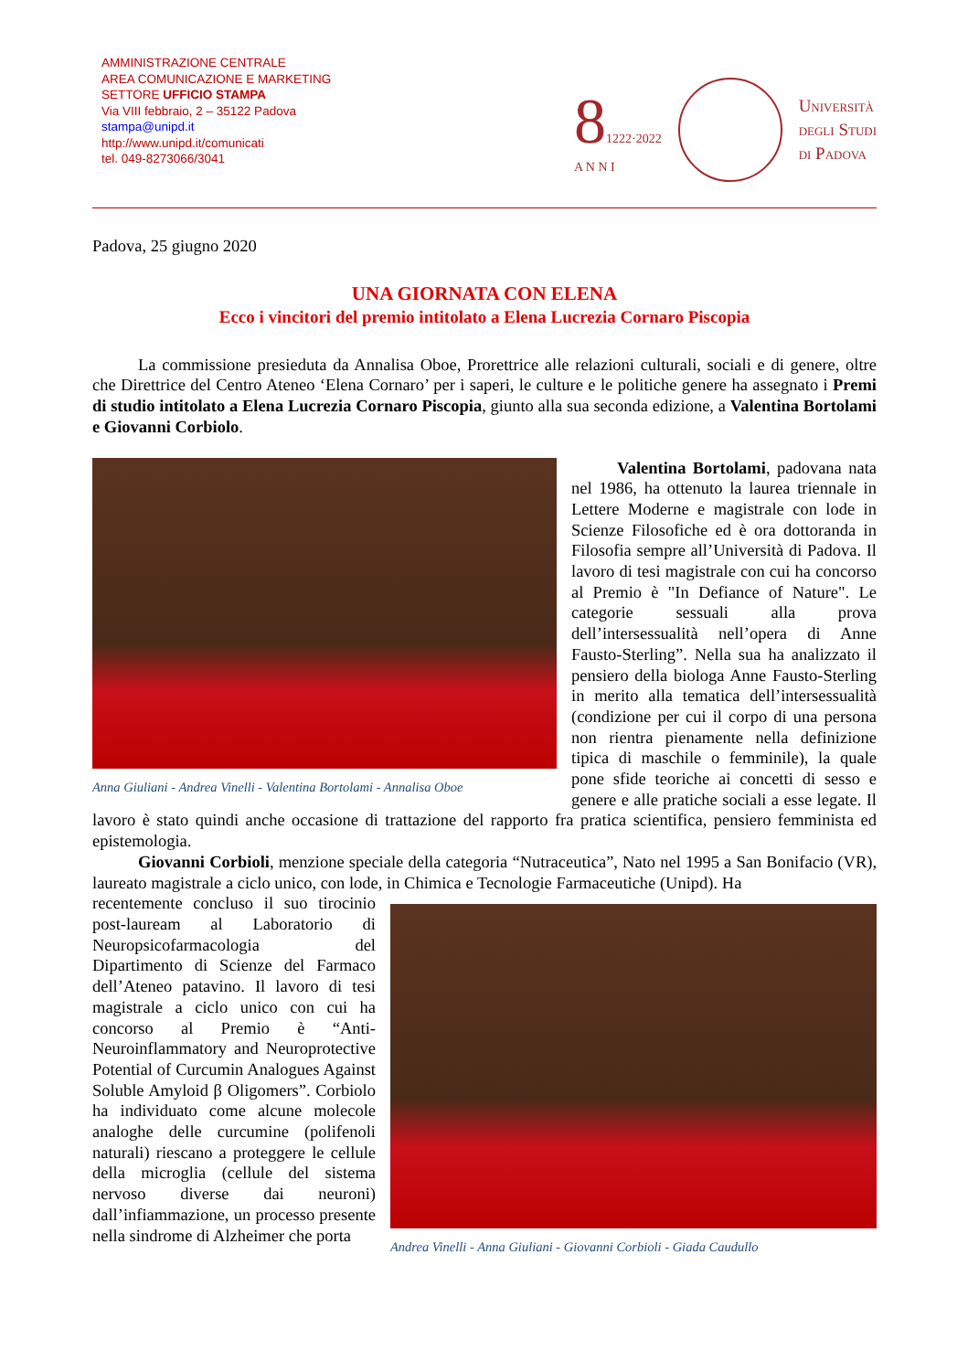AMMINISTRAZIONE CENTRALE
AREA COMUNICAZIONE E MARKETING
SETTORE UFFICIO STAMPA
Via VIII febbraio, 2 – 35122 Padova
stampa@unipd.it
http://www.unipd.it/comunicati
tel. 049-8273066/3041
81222·2022
A N N I
Università
degli Studi
di Padova
Padova, 25 giugno 2020
UNA GIORNATA CON ELENA
Ecco i vincitori del premio intitolato a Elena Lucrezia Cornaro Piscopia
La commissione presieduta da Annalisa Oboe, Prorettrice alle relazioni culturali, sociali e di genere, oltre che Direttrice del Centro Ateneo ‘Elena Cornaro’ per i saperi, le culture e le politiche genere ha assegnato i Premi di studio intitolato a Elena Lucrezia Cornaro Piscopia, giunto alla sua seconda edizione, a Valentina Bortolami e Giovanni Corbiolo.
Anna Giuliani - Andrea Vinelli - Valentina Bortolami - Annalisa Oboe
Valentina Bortolami, padovana nata nel 1986, ha ottenuto la laurea triennale in Lettere Moderne e magistrale con lode in Scienze Filosofiche ed è ora dottoranda in Filosofia sempre all’Università di Padova. Il lavoro di tesi magistrale con cui ha concorso al Premio è "In Defiance of Nature". Le categorie sessuali alla prova dell’intersessualità nell’opera di Anne Fausto-Sterling”. Nella sua ha analizzato il pensiero della biologa Anne Fausto-Sterling in merito alla tematica dell’intersessualità (condizione per cui il corpo di una persona non rientra pienamente nella definizione tipica di maschile o femminile), la quale pone sfide teoriche ai concetti di sesso e genere e alle pratiche sociali a esse legate. Il lavoro è stato quindi anche occasione di trattazione del rapporto fra pratica scientifica, pensiero femminista ed epistemologia.
Giovanni Corbioli, menzione speciale della categoria “Nutraceutica”, Nato nel 1995 a San Bonifacio (VR), laureato magistrale a ciclo unico, con lode, in Chimica e Tecnologie Farmaceutiche (Unipd). Ha
Andrea Vinelli - Anna Giuliani - Giovanni Corbioli - Giada Caudullo
recentemente concluso il suo tirocinio post-lauream al Laboratorio di Neuropsicofarmacologia del Dipartimento di Scienze del Farmaco dell’Ateneo patavino. Il lavoro di tesi magistrale a ciclo unico con cui ha concorso al Premio è “Anti-Neuroinflammatory and Neuroprotective Potential of Curcumin Analogues Against Soluble Amyloid β Oligomers”. Corbiolo ha individuato come alcune molecole analoghe delle curcumine (polifenoli naturali) riescano a proteggere le cellule della microglia (cellule del sistema nervoso diverse dai neuroni) dall’infiammazione, un processo presente nella sindrome di Alzheimer che porta